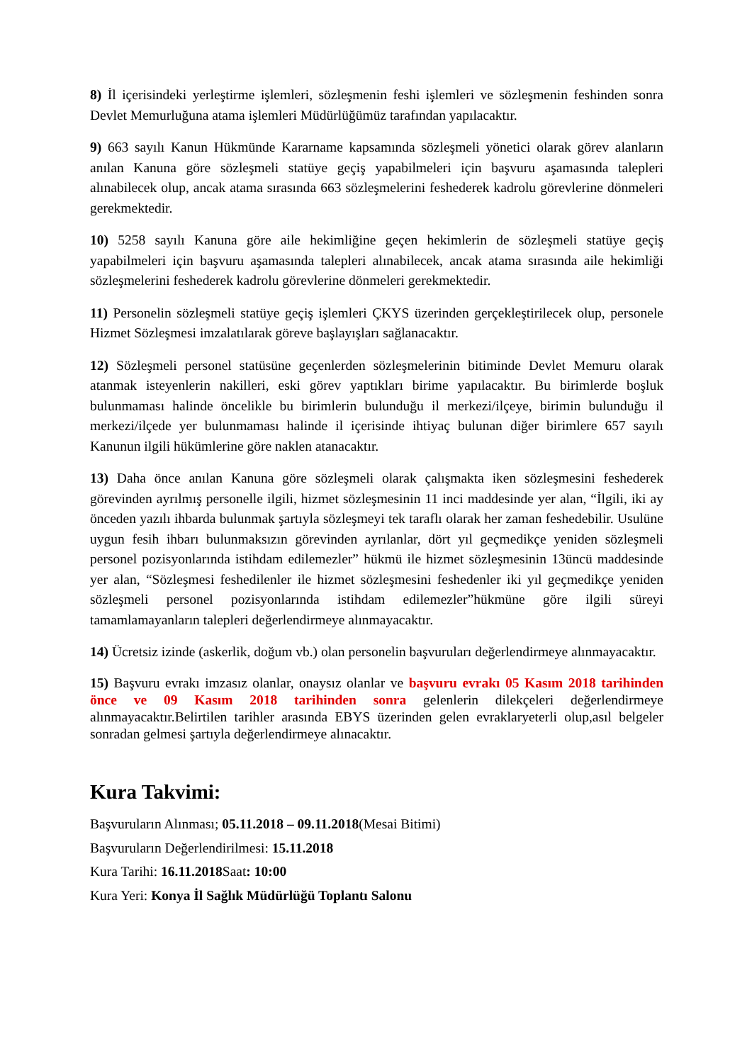8) İl içerisindeki yerleştirme işlemleri, sözleşmenin feshi işlemleri ve sözleşmenin feshinden sonra Devlet Memurluğuna atama işlemleri Müdürlüğümüz tarafından yapılacaktır.
9) 663 sayılı Kanun Hükmünde Kararname kapsamında sözleşmeli yönetici olarak görev alanların anılan Kanuna göre sözleşmeli statüye geçiş yapabilmeleri için başvuru aşamasında talepleri alınabilecek olup, ancak atama sırasında 663 sözleşmelerini feshederek kadrolu görevlerine dönmeleri gerekmektedir.
10) 5258 sayılı Kanuna göre aile hekimliğine geçen hekimlerin de sözleşmeli statüye geçiş yapabilmeleri için başvuru aşamasında talepleri alınabilecek, ancak atama sırasında aile hekimliği sözleşmelerini feshederek kadrolu görevlerine dönmeleri gerekmektedir.
11) Personelin sözleşmeli statüye geçiş işlemleri ÇKYS üzerinden gerçekleştirilecek olup, personele Hizmet Sözleşmesi imzalatılarak göreve başlayışları sağlanacaktır.
12) Sözleşmeli personel statüsüne geçenlerden sözleşmelerinin bitiminde Devlet Memuru olarak atanmak isteyenlerin nakilleri, eski görev yaptıkları birime yapılacaktır. Bu birimlerde boşluk bulunmaması halinde öncelikle bu birimlerin bulunduğu il merkezi/ilçeye, birimin bulunduğu il merkezi/ilçede yer bulunmaması halinde il içerisinde ihtiyaç bulunan diğer birimlere 657 sayılı Kanunun ilgili hükümlerine göre naklen atanacaktır.
13) Daha önce anılan Kanuna göre sözleşmeli olarak çalışmakta iken sözleşmesini feshederek görevinden ayrılmış personelle ilgili, hizmet sözleşmesinin 11 inci maddesinde yer alan, “İlgili, iki ay önceden yazılı ihbarda bulunmak şartıyla sözleşmeyi tek taraflı olarak her zaman feshedebilir. Usulüne uygun fesih ihbarı bulunmaksızın görevinden ayrılanlar, dört yıl geçmedikçe yeniden sözleşmeli personel pozisyonlarında istihdam edilemezler” hükmü ile hizmet sözleşmesinin 13üncü maddesinde yer alan, “Sözleşmesi feshedilenler ile hizmet sözleşmesini feshedenler iki yıl geçmedikçe yeniden sözleşmeli personel pozisyonlarında istihdam edilemezler”hükmüne göre ilgili süreyi tamamlamayanların talepleri değerlendirmeye alınmayacaktır.
14) Ücretsiz izinde (askerlik, doğum vb.) olan personelin başvuruları değerlendirmeye alınmayacaktır.
15) Başvuru evrakı imzasız olanlar, onaysız olanlar ve başvuru evrakı 05 Kasım 2018 tarihinden önce ve 09 Kasım 2018 tarihinden sonra gelenlerin dilekçeleri değerlendirmeye alınmayacaktır.Belirtilen tarihler arasında EBYS üzerinden gelen evraklaryeterli olup,asıl belgeler sonradan gelmesi şartıyla değerlendirmeye alınacaktır.
Kura Takvimi:
Başvuruların Alınması; 05.11.2018 – 09.11.2018(Mesai Bitimi)
Başvuruların Değerlendirilmesi: 15.11.2018
Kura Tarihi: 16.11.2018 Saat: 10:00
Kura Yeri: Konya İl Sağlık Müdürlüğü Toplantı Salonu